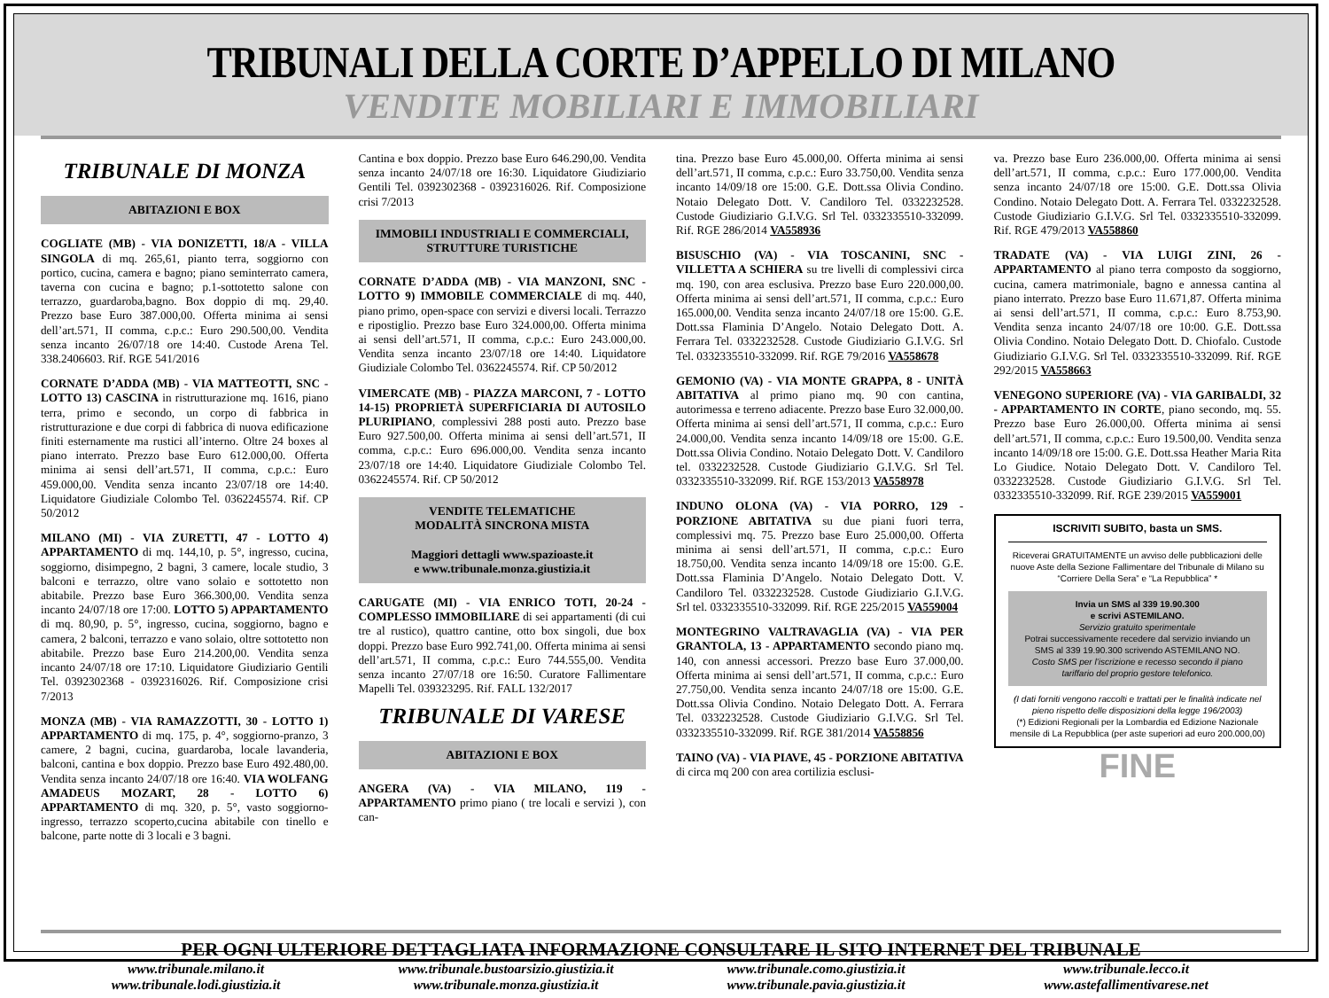TRIBUNALI DELLA CORTE D’APPELLO DI MILANO
VENDITE MOBILIARI E IMMOBILIARI
TRIBUNALE DI MONZA
ABITAZIONI E BOX
COGLIATE (MB) - VIA DONIZETTI, 18/A - VILLA SINGOLA di mq. 265,61, pianto terra, soggiorno con portico, cucina, camera e bagno; piano seminterrato camera, taverna con cucina e bagno; p.1-sottotetto salone con terrazzo, guardaroba,bagno. Box doppio di mq. 29,40. Prezzo base Euro 387.000,00. Offerta minima ai sensi dell’art.571, II comma, c.p.c.: Euro 290.500,00. Vendita senza incanto 26/07/18 ore 14:40. Custode Arena Tel. 338.2406603. Rif. RGE 541/2016
CORNATE D’ADDA (MB) - VIA MATTEOTTI, SNC - LOTTO 13) CASCINA in ristrutturazione mq. 1616, piano terra, primo e secondo, un corpo di fabbrica in ristrutturazione e due corpi di fabbrica di nuova edificazione finiti esternamente ma rustici all’interno. Oltre 24 boxes al piano interrato. Prezzo base Euro 612.000,00. Offerta minima ai sensi dell’art.571, II comma, c.p.c.: Euro 459.000,00. Vendita senza incanto 23/07/18 ore 14:40. Liquidatore Giudiziale Colombo Tel. 0362245574. Rif. CP 50/2012
MILANO (MI) - VIA ZURETTI, 47 - LOTTO 4) APPARTAMENTO di mq. 144,10, p. 5°, ingresso, cucina, soggiorno, disimpegno, 2 bagni, 3 camere, locale studio, 3 balconi e terrazzo, oltre vano solaio e sottotetto non abitabile. Prezzo base Euro 366.300,00. Vendita senza incanto 24/07/18 ore 17:00. LOTTO 5) APPARTAMENTO di mq. 80,90, p. 5°, ingresso, cucina, soggiorno, bagno e camera, 2 balconi, terrazzo e vano solaio, oltre sottotetto non abitabile. Prezzo base Euro 214.200,00. Vendita senza incanto 24/07/18 ore 17:10. Liquidatore Giudiziario Gentili Tel. 0392302368 - 0392316026. Rif. Composizione crisi 7/2013
MONZA (MB) - VIA RAMAZZOTTI, 30 - LOTTO 1) APPARTAMENTO di mq. 175, p. 4°, soggiorno-pranzo, 3 camere, 2 bagni, cucina, guardaroba, locale lavanderia, balconi, cantina e box doppio. Prezzo base Euro 492.480,00. Vendita senza incanto 24/07/18 ore 16:40. VIA WOLFANG AMADEUS MOZART, 28 - LOTTO 6) APPARTAMENTO di mq. 320, p. 5°, vasto soggiorno-ingresso, terrazzo scoperto,cucina abitabile con tinello e balcone, parte notte di 3 locali e 3 bagni.
Cantina e box doppio. Prezzo base Euro 646.290,00. Vendita senza incanto 24/07/18 ore 16:30. Liquidatore Giudiziario Gentili Tel. 0392302368 - 0392316026. Rif. Composizione crisi 7/2013
IMMOBILI INDUSTRIALI E COMMERCIALI, STRUTTURE TURISTICHE
CORNATE D’ADDA (MB) - VIA MANZONI, SNC - LOTTO 9) IMMOBILE COMMERCIALE di mq. 440, piano primo, open-space con servizi e diversi locali. Terrazzo e ripostiglio. Prezzo base Euro 324.000,00. Offerta minima ai sensi dell’art.571, II comma, c.p.c.: Euro 243.000,00. Vendita senza incanto 23/07/18 ore 14:40. Liquidatore Giudiziale Colombo Tel. 0362245574. Rif. CP 50/2012
VIMERCATE (MB) - PIAZZA MARCONI, 7 - LOTTO 14-15) PROPRIETÀ SUPERFICIARIA DI AUTOSILO PLURIPIANO, complessivi 288 posti auto. Prezzo base Euro 927.500,00. Offerta minima ai sensi dell’art.571, II comma, c.p.c.: Euro 696.000,00. Vendita senza incanto 23/07/18 ore 14:40. Liquidatore Giudiziale Colombo Tel. 0362245574. Rif. CP 50/2012
VENDITE TELEMATICHE
MODALITÀ SINCRONA MISTA
Maggiori dettagli www.spazioaste.it
e www.tribunale.monza.giustizia.it
CARUGATE (MI) - VIA ENRICO TOTI, 20-24 - COMPLESSO IMMOBILIARE di sei appartamenti (di cui tre al rustico), quattro cantine, otto box singoli, due box doppi. Prezzo base Euro 992.741,00. Offerta minima ai sensi dell’art.571, II comma, c.p.c.: Euro 744.555,00. Vendita senza incanto 27/07/18 ore 16:50. Curatore Fallimentare Mapelli Tel. 039323295. Rif. FALL 132/2017
TRIBUNALE DI VARESE
ABITAZIONI E BOX
ANGERA (VA) - VIA MILANO, 119 - APPARTAMENTO primo piano ( tre locali e servizi ), con can-
tina. Prezzo base Euro 45.000,00. Offerta minima ai sensi dell’art.571, II comma, c.p.c.: Euro 33.750,00. Vendita senza incanto 14/09/18 ore 15:00. G.E. Dott.ssa Olivia Condino. Notaio Delegato Dott. V. Candiloro Tel. 0332232528. Custode Giudiziario G.I.V.G. Srl Tel. 0332335510-332099. Rif. RGE 286/2014 VA558936
BISUSCHIO (VA) - VIA TOSCANINI, SNC - VILLETTA A SCHIERA su tre livelli di complessivi circa mq. 190, con area esclusiva. Prezzo base Euro 220.000,00. Offerta minima ai sensi dell’art.571, II comma, c.p.c.: Euro 165.000,00. Vendita senza incanto 24/07/18 ore 15:00. G.E. Dott.ssa Flaminia D’Angelo. Notaio Delegato Dott. A. Ferrara Tel. 0332232528. Custode Giudiziario G.I.V.G. Srl Tel. 0332335510-332099. Rif. RGE 79/2016 VA558678
GEMONIO (VA) - VIA MONTE GRAPPA, 8 - UNITÀ ABITATIVA al primo piano mq. 90 con cantina, autorimessa e terreno adiacente. Prezzo base Euro 32.000,00. Offerta minima ai sensi dell’art.571, II comma, c.p.c.: Euro 24.000,00. Vendita senza incanto 14/09/18 ore 15:00. G.E. Dott.ssa Olivia Condino. Notaio Delegato Dott. V. Candiloro tel. 0332232528. Custode Giudiziario G.I.V.G. Srl Tel. 0332335510-332099. Rif. RGE 153/2013 VA558978
INDUNO OLONA (VA) - VIA PORRO, 129 - PORZIONE ABITATIVA su due piani fuori terra, complessivi mq. 75. Prezzo base Euro 25.000,00. Offerta minima ai sensi dell’art.571, II comma, c.p.c.: Euro 18.750,00. Vendita senza incanto 14/09/18 ore 15:00. G.E. Dott.ssa Flaminia D’Angelo. Notaio Delegato Dott. V. Candiloro Tel. 0332232528. Custode Giudiziario G.I.V.G. Srl tel. 0332335510-332099. Rif. RGE 225/2015 VA559004
MONTEGRINO VALTRAVAGLIA (VA) - VIA PER GRANTOLA, 13 - APPARTAMENTO secondo piano mq. 140, con annessi accessori. Prezzo base Euro 37.000,00. Offerta minima ai sensi dell’art.571, II comma, c.p.c.: Euro 27.750,00. Vendita senza incanto 24/07/18 ore 15:00. G.E. Dott.ssa Olivia Condino. Notaio Delegato Dott. A. Ferrara Tel. 0332232528. Custode Giudiziario G.I.V.G. Srl Tel. 0332335510-332099. Rif. RGE 381/2014 VA558856
TAINO (VA) - VIA PIAVE, 45 - PORZIONE ABITATIVA di circa mq 200 con area cortilizia esclusi-
va. Prezzo base Euro 236.000,00. Offerta minima ai sensi dell’art.571, II comma, c.p.c.: Euro 177.000,00. Vendita senza incanto 24/07/18 ore 15:00. G.E. Dott.ssa Olivia Condino. Notaio Delegato Dott. A. Ferrara Tel. 0332232528. Custode Giudiziario G.I.V.G. Srl Tel. 0332335510-332099. Rif. RGE 479/2013 VA558860
TRADATE (VA) - VIA LUIGI ZINI, 26 - APPARTAMENTO al piano terra composto da soggiorno, cucina, camera matrimoniale, bagno e annessa cantina al piano interrato. Prezzo base Euro 11.671,87. Offerta minima ai sensi dell’art.571, II comma, c.p.c.: Euro 8.753,90. Vendita senza incanto 24/07/18 ore 10:00. G.E. Dott.ssa Olivia Condino. Notaio Delegato Dott. D. Chiofalo. Custode Giudiziario G.I.V.G. Srl Tel. 0332335510-332099. Rif. RGE 292/2015 VA558663
VENEGONO SUPERIORE (VA) - VIA GARIBALDI, 32 - APPARTAMENTO IN CORTE, piano secondo, mq. 55. Prezzo base Euro 26.000,00. Offerta minima ai sensi dell’art.571, II comma, c.p.c.: Euro 19.500,00. Vendita senza incanto 14/09/18 ore 15:00. G.E. Dott.ssa Heather Maria Rita Lo Giudice. Notaio Delegato Dott. V. Candiloro Tel. 0332232528. Custode Giudiziario G.I.V.G. Srl Tel. 0332335510-332099. Rif. RGE 239/2015 VA559001
ISCRIVITI SUBITO, basta un SMS.
Riceverai GRATUITAMENTE un avviso delle pubblicazioni delle nuove Aste della Sezione Fallimentare del Tribunale di Milano su “Corriere Della Sera” e “La Repubblica” *
Invia un SMS al 339 19.90.300
e scrivi ASTEMILANO.
Servizio gratuito sperimentale
Potrai successivamente recedere dal servizio inviando un SMS al 339 19.90.300 scrivendo ASTEMILANO NO.
Costo SMS per l’iscrizione e recesso secondo il piano tariffario del proprio gestore telefonico.
(I dati forniti vengono raccolti e trattati per le finalità indicate nel pieno rispetto delle disposizioni della legge 196/2003)
(*) Edizioni Regionali per la Lombardia ed Edizione Nazionale mensile di La Repubblica (per aste superiori ad euro 200.000,00)
FINE
PER OGNI ULTERIORE DETTAGLIATA INFORMAZIONE CONSULTARE IL SITO INTERNET DEL TRIBUNALE
www.tribunale.milano.it www.tribunale.bustoarsizio.giustizia.it www.tribunale.como.giustizia.it www.tribunale.lecco.it www.tribunale.lodi.giustizia.it www.tribunale.monza.giustizia.it www.tribunale.pavia.giustizia.it www.astefallimentivarese.net